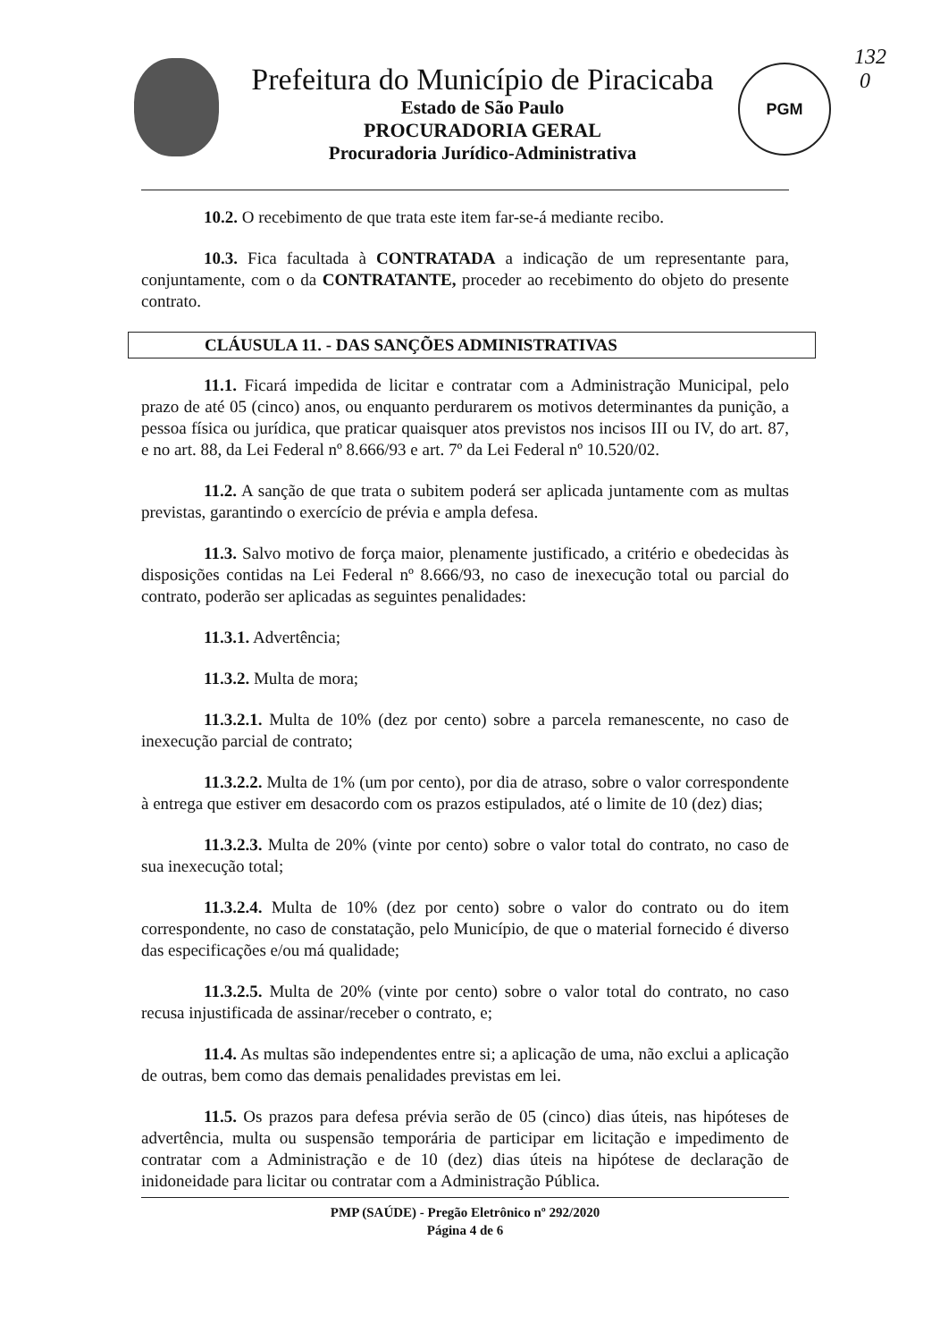132
0
PGM
Prefeitura do Município de Piracicaba
Estado de São Paulo
PROCURADORIA GERAL
Procuradoria Jurídico-Administrativa
10.2. O recebimento de que trata este item far-se-á mediante recibo.
10.3. Fica facultada à CONTRATADA a indicação de um representante para, conjuntamente, com o da CONTRATANTE, proceder ao recebimento do objeto do presente contrato.
CLÁUSULA 11. - DAS SANÇÕES ADMINISTRATIVAS
11.1. Ficará impedida de licitar e contratar com a Administração Municipal, pelo prazo de até 05 (cinco) anos, ou enquanto perdurarem os motivos determinantes da punição, a pessoa física ou jurídica, que praticar quaisquer atos previstos nos incisos III ou IV, do art. 87, e no art. 88, da Lei Federal nº 8.666/93 e art. 7º da Lei Federal nº 10.520/02.
11.2. A sanção de que trata o subitem poderá ser aplicada juntamente com as multas previstas, garantindo o exercício de prévia e ampla defesa.
11.3. Salvo motivo de força maior, plenamente justificado, a critério e obedecidas às disposições contidas na Lei Federal nº 8.666/93, no caso de inexecução total ou parcial do contrato, poderão ser aplicadas as seguintes penalidades:
11.3.1. Advertência;
11.3.2. Multa de mora;
11.3.2.1. Multa de 10% (dez por cento) sobre a parcela remanescente, no caso de inexecução parcial de contrato;
11.3.2.2. Multa de 1% (um por cento), por dia de atraso, sobre o valor correspondente à entrega que estiver em desacordo com os prazos estipulados, até o limite de 10 (dez) dias;
11.3.2.3. Multa de 20% (vinte por cento) sobre o valor total do contrato, no caso de sua inexecução total;
11.3.2.4. Multa de 10% (dez por cento) sobre o valor do contrato ou do item correspondente, no caso de constatação, pelo Município, de que o material fornecido é diverso das especificações e/ou má qualidade;
11.3.2.5. Multa de 20% (vinte por cento) sobre o valor total do contrato, no caso recusa injustificada de assinar/receber o contrato, e;
11.4. As multas são independentes entre si; a aplicação de uma, não exclui a aplicação de outras, bem como das demais penalidades previstas em lei.
11.5. Os prazos para defesa prévia serão de 05 (cinco) dias úteis, nas hipóteses de advertência, multa ou suspensão temporária de participar em licitação e impedimento de contratar com a Administração e de 10 (dez) dias úteis na hipótese de declaração de inidoneidade para licitar ou contratar com a Administração Pública.
PMP (SAÚDE) - Pregão Eletrônico nº 292/2020
Página 4 de 6